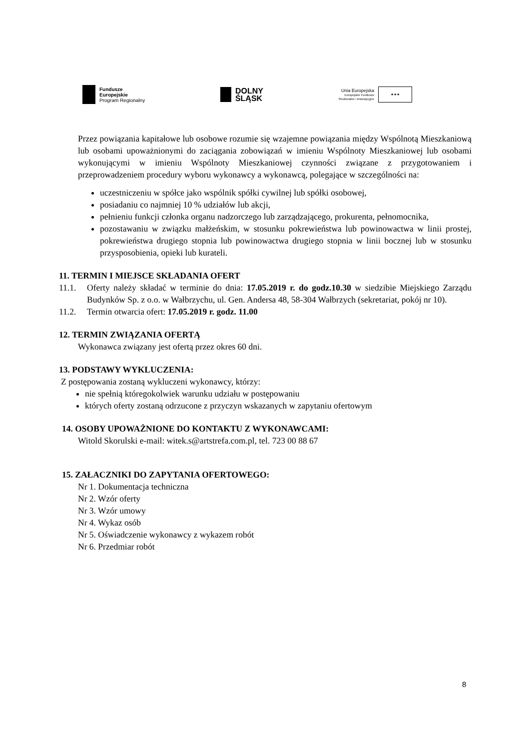Fundusze
Europejskie
Program Regionalny
DOLNY
ŚLĄSK
Unia Europejska
Europejskie Fundusze
Strukturalne i Inwestycyjne
★★★
Przez powiązania kapitałowe lub osobowe rozumie się wzajemne powiązania między Wspólnotą Mieszkaniową lub osobami upoważnionymi do zaciągania zobowiązań w imieniu Wspólnoty Mieszkaniowej lub osobami wykonującymi w imieniu Wspólnoty Mieszkaniowej czynności związane z przygotowaniem i przeprowadzeniem procedury wyboru wykonawcy a wykonawcą, polegające w szczególności na:
uczestniczeniu w spółce jako wspólnik spółki cywilnej lub spółki osobowej,
posiadaniu co najmniej 10 % udziałów lub akcji,
pełnieniu funkcji członka organu nadzorczego lub zarządzającego, prokurenta, pełnomocnika,
pozostawaniu w związku małżeńskim, w stosunku pokrewieństwa lub powinowactwa w linii prostej, pokrewieństwa drugiego stopnia lub powinowactwa drugiego stopnia w linii bocznej lub w stosunku przysposobienia, opieki lub kurateli.
11. TERMIN I MIEJSCE SKŁADANIA OFERT
11.1. Oferty należy składać w terminie do dnia: 17.05.2019 r. do godz.10.30 w siedzibie Miejskiego Zarządu Budynków Sp. z o.o. w Wałbrzychu, ul. Gen. Andersa 48, 58-304 Wałbrzych (sekretariat, pokój nr 10).
11.2. Termin otwarcia ofert: 17.05.2019 r. godz. 11.00
12. TERMIN ZWIĄZANIA OFERTĄ
Wykonawca związany jest ofertą przez okres 60 dni.
13. PODSTAWY WYKLUCZENIA:
Z postępowania zostaną wykluczeni wykonawcy, którzy:
nie spełnią któregokolwiek warunku udziału w postępowaniu
których oferty zostaną odrzucone z przyczyn wskazanych w zapytaniu ofertowym
14. OSOBY UPOWAŻNIONE DO KONTAKTU Z WYKONAWCAMI:
Witold Skorulski e-mail: witek.s@artstrefa.com.pl, tel. 723 00 88 67
15. ZAŁACZNIKI DO ZAPYTANIA OFERTOWEGO:
Nr 1. Dokumentacja techniczna
Nr 2. Wzór oferty
Nr 3. Wzór umowy
Nr 4. Wykaz osób
Nr 5. Oświadczenie wykonawcy z wykazem robót
Nr 6. Przedmiar robót
8